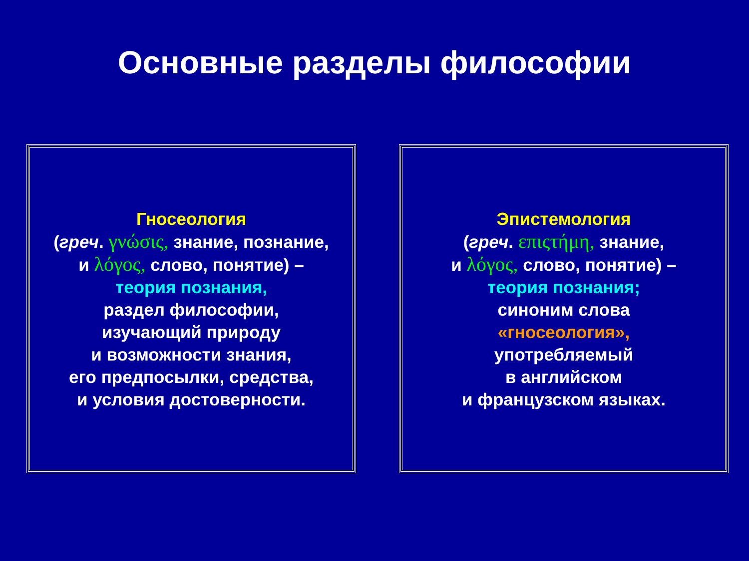Основные разделы философии
Гносеология
(греч. γνώσις, знание, познание,
и λόγος, слово, понятие) –
теория познания,
раздел философии,
изучающий природу
и возможности знания,
его предпосылки, средства,
и условия достоверности.
Эпистемология
(греч. επιςτήμη, знание,
и λόγος, слово, понятие) –
теория познания;
синоним слова
«гносеология»,
употребляемый
в английском
и французском языках.